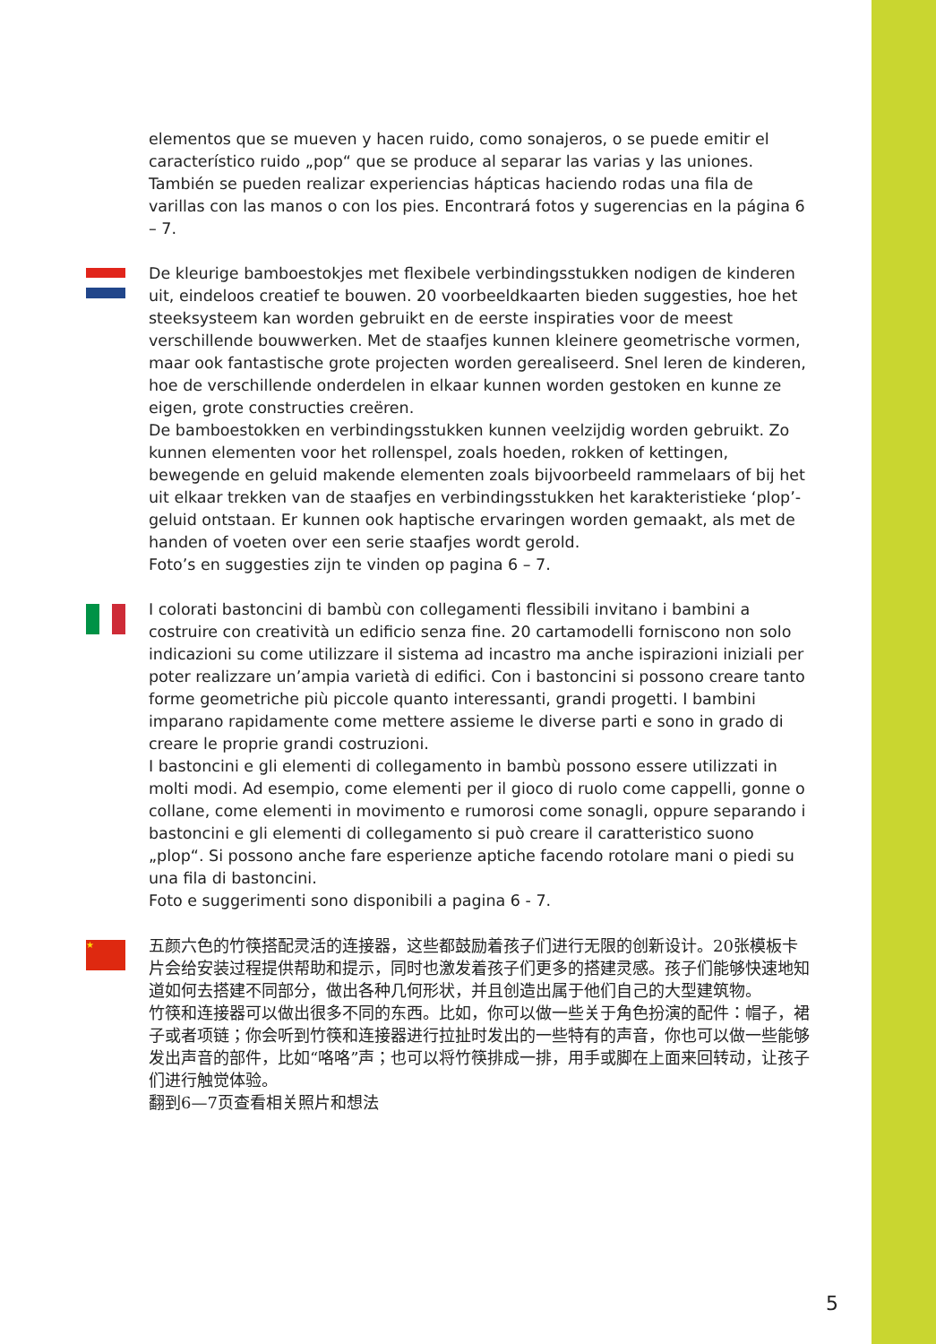elementos que se mueven y hacen ruido, como sonajeros, o se puede emitir el caracterí­stico ruido „pop“ que se produce al separar las varias y las uniones. También se pueden realizar experiencias hápticas haciendo rodas una fila de varillas con las manos o con los pies. Encontrará fotos y sugerencias en la página 6 – 7.
De kleurige bamboestokjes met flexibele verbindingsstukken nodigen de kinderen uit, eindeloos creatief te bouwen. 20 voorbeeldkaarten bieden suggesties, hoe het steeksysteem kan worden gebruikt en de eerste inspiraties voor de meest verschillende bouwwerken. Met de staafjes kunnen kleinere geometrische vormen, maar ook fantasti­sche grote projecten worden gerealiseerd. Snel leren de kinderen, hoe de verschillende onderdelen in elkaar kunnen worden gestoken en kunne ze eigen, grote constructies creëren.
De bamboestokken en verbindingsstukken kunnen veelzijdig worden gebruikt. Zo kunnen elementen voor het rollenspel, zoals hoeden, rokken of kettingen, bewegende en geluid makende elementen zoals bijvoorbeeld rammelaars of bij het uit elkaar trek­ken van de staafjes en verbindingsstukken het karakteristieke ‘plop’-geluid ontstaan. Er kunnen ook haptische ervaringen worden gemaakt, als met de handen of voeten over een serie staafjes wordt gerold.
Foto’s en suggesties zijn te vinden op pagina 6 – 7.
I colorati bastoncini di bambù con collegamenti flessibili invitano i bambini a costruire con creatività un edificio senza fine. 20 cartamodelli forniscono non solo indicazioni su come utilizzare il sistema ad incastro ma anche ispirazioni iniziali per poter realizzare un’ampia varietà di edifici. Con i bastoncini si possono creare tanto forme geometriche più piccole quanto interessanti, grandi progetti. I bambini imparano rapidamente come mettere assieme le diverse parti e sono in grado di creare le proprie grandi costruzioni.
I bastoncini e gli elementi di collegamento in bambù possono essere utilizzati in molti modi. Ad esempio, come elementi per il gioco di ruolo come cappelli, gonne o collane, come elementi in movimento e rumorosi come sonagli, oppure separando i bastoncini e gli elementi di collegamento si può creare il caratteristico suono „plop“. Si possono anche fare esperienze aptiche facendo rotolare mani o piedi su una fila di bastoncini.
Foto e suggerimenti sono disponibili a pagina 6 - 7.
★
五颜六色的竹筷搭配灵活的连接器，这些都鼓励着孩子们进行无限的创新设计。20张模板卡片会给安装过程提供帮助和提示，同时也激发着孩子们更多的搭建灵感。孩子们能够快速地知道如何去搭建不同部分，做出各种几何形状，并且创造出属于他们自己的大型建筑物。
竹筷和连接器可以做出很多不同的东西。比如，你可以做一些关于角色扮演的配件：帽子，裙子或者项链；你会听到竹筷和连接器进行拉扯时发出的一些特有的声音，你也可以做一些能够发出声音的部件，比如“咯咯”声；也可以将竹筷排成一排，用手或脚在上面来回转动，让孩子们进行触觉体验。
翻到6—7页查看相关照片和想法
5